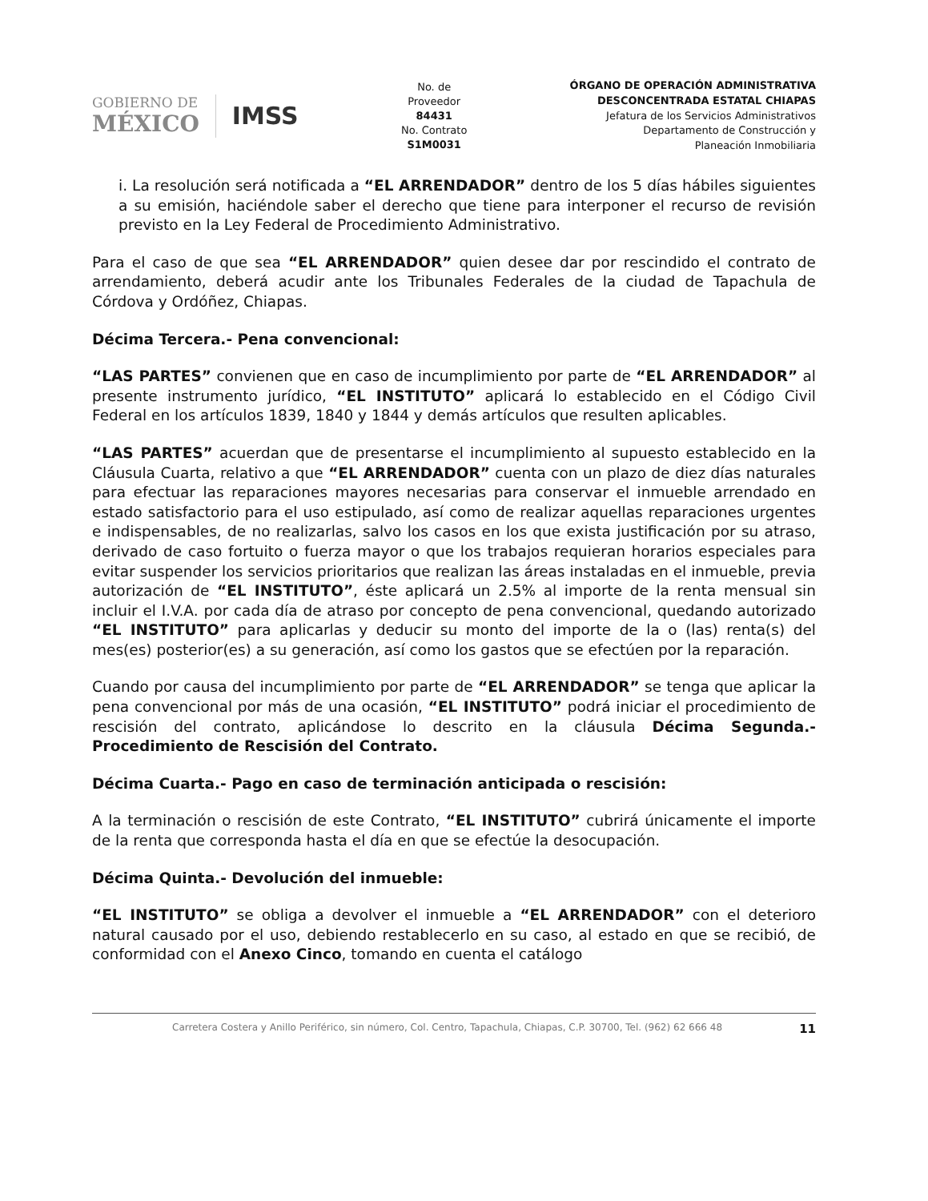GOBIERNO DE
MÉXICO
IMSS
No. de
Proveedor
84431
No. Contrato
S1M0031
ÓRGANO DE OPERACIÓN ADMINISTRATIVA
DESCONCENTRADA ESTATAL CHIAPAS
Jefatura de los Servicios Administrativos
Departamento de Construcción y
Planeación Inmobiliaria
i. La resolución será notificada a “EL ARRENDADOR” dentro de los 5 días hábiles siguientes a su emisión, haciéndole saber el derecho que tiene para interponer el recurso de revisión previsto en la Ley Federal de Procedimiento Administrativo.
Para el caso de que sea “EL ARRENDADOR” quien desee dar por rescindido el contrato de arrendamiento, deberá acudir ante los Tribunales Federales de la ciudad de Tapachula de Córdova y Ordóñez, Chiapas.
Décima Tercera.- Pena convencional:
“LAS PARTES” convienen que en caso de incumplimiento por parte de “EL ARRENDADOR” al presente instrumento jurídico, “EL INSTITUTO” aplicará lo establecido en el Código Civil Federal en los artículos 1839, 1840 y 1844 y demás artículos que resulten aplicables.
“LAS PARTES” acuerdan que de presentarse el incumplimiento al supuesto establecido en la Cláusula Cuarta, relativo a que “EL ARRENDADOR” cuenta con un plazo de diez días naturales para efectuar las reparaciones mayores necesarias para conservar el inmueble arrendado en estado satisfactorio para el uso estipulado, así como de realizar aquellas reparaciones urgentes e indispensables, de no realizarlas, salvo los casos en los que exista justificación por su atraso, derivado de caso fortuito o fuerza mayor o que los trabajos requieran horarios especiales para evitar suspender los servicios prioritarios que realizan las áreas instaladas en el inmueble, previa autorización de “EL INSTITUTO”, éste aplicará un 2.5% al importe de la renta mensual sin incluir el I.V.A. por cada día de atraso por concepto de pena convencional, quedando autorizado “EL INSTITUTO” para aplicarlas y deducir su monto del importe de la o (las) renta(s) del mes(es) posterior(es) a su generación, así como los gastos que se efectúen por la reparación.
Cuando por causa del incumplimiento por parte de “EL ARRENDADOR” se tenga que aplicar la pena convencional por más de una ocasión, “EL INSTITUTO” podrá iniciar el procedimiento de rescisión del contrato, aplicándose lo descrito en la cláusula Décima Segunda.- Procedimiento de Rescisión del Contrato.
Décima Cuarta.- Pago en caso de terminación anticipada o rescisión:
A la terminación o rescisión de este Contrato, “EL INSTITUTO” cubrirá únicamente el importe de la renta que corresponda hasta el día en que se efectúe la desocupación.
Décima Quinta.- Devolución del inmueble:
“EL INSTITUTO” se obliga a devolver el inmueble a “EL ARRENDADOR” con el deterioro natural causado por el uso, debiendo restablecerlo en su caso, al estado en que se recibió, de conformidad con el Anexo Cinco, tomando en cuenta el catálogo
Carretera Costera y Anillo Periférico, sin número, Col. Centro, Tapachula, Chiapas, C.P. 30700, Tel. (962) 62 666 48 11